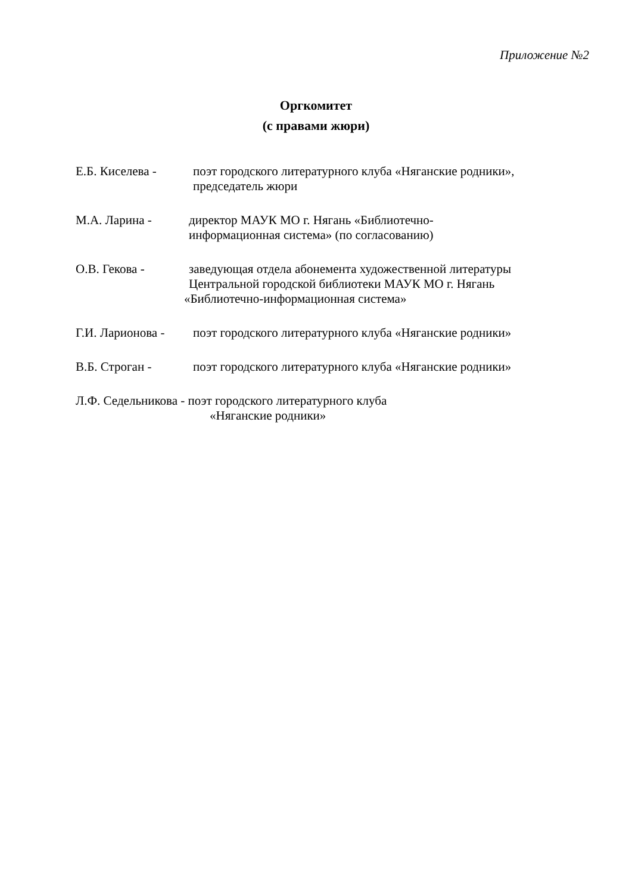Приложение №2
Оргкомитет
(с правами жюри)
Е.Б. Киселева -
поэт городского литературного клуба «Няганские родники»,
председатель жюри
М.А. Ларина -
директор МАУК МО г. Нягань «Библиотечно-
информационная система» (по согласованию)
О.В. Гекова -
заведующая отдела абонемента художественной литературы
Центральной городской библиотеки МАУК МО г. Нягань
«Библиотечно-информационная система»
Г.И. Ларионова -
поэт городского литературного клуба «Няганские родники»
В.Б. Строган -
поэт городского литературного клуба «Няганские родники»
Л.Ф. Седельникова - поэт городского литературного клуба
«Няганские родники»